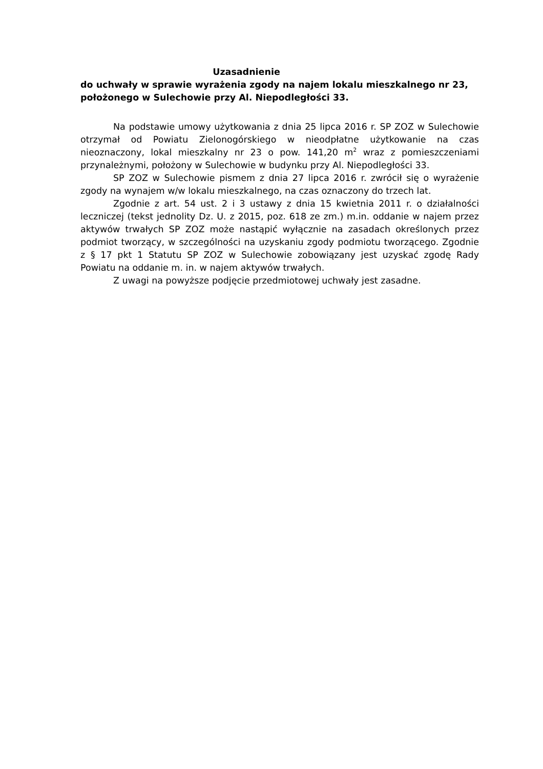Uzasadnienie
do uchwały w sprawie wyrażenia zgody na najem lokalu mieszkalnego nr 23, położonego w Sulechowie przy Al. Niepodległości 33.
Na podstawie umowy użytkowania z dnia 25 lipca 2016 r. SP ZOZ w Sulechowie otrzymał od Powiatu Zielonogórskiego w nieodpłatne użytkowanie na czas nieoznaczony, lokal mieszkalny nr 23 o pow. 141,20 m<sup>2</sup> wraz z pomieszczeniami przynależnymi, położony w Sulechowie w budynku przy Al. Niepodległości 33.
SP ZOZ w Sulechowie pismem z dnia 27 lipca 2016 r. zwrócił się o wyrażenie zgody na wynajem w/w lokalu mieszkalnego, na czas oznaczony do trzech lat.
Zgodnie z art. 54 ust. 2 i 3 ustawy z dnia 15 kwietnia 2011 r. o działalności leczniczej (tekst jednolity Dz. U. z 2015, poz. 618 ze zm.) m.in. oddanie w najem przez aktywów trwałych SP ZOZ może nastąpić wyłącznie na zasadach określonych przez podmiot tworzący, w szczególności na uzyskaniu zgody podmiotu tworzącego. Zgodnie z § 17 pkt 1 Statutu SP ZOZ w Sulechowie zobowiązany jest uzyskać zgodę Rady Powiatu na oddanie m. in. w najem aktywów trwałych.
Z uwagi na powyższe podjęcie przedmiotowej uchwały jest zasadne.